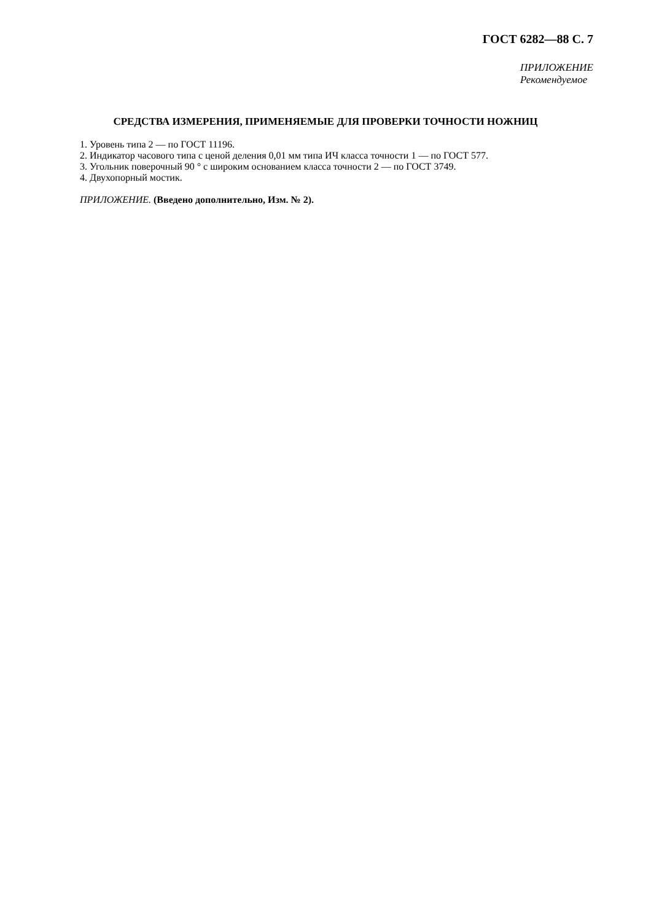ГОСТ 6282—88 С. 7
ПРИЛОЖЕНИЕ
Рекомендуемое
СРЕДСТВА ИЗМЕРЕНИЯ, ПРИМЕНЯЕМЫЕ ДЛЯ ПРОВЕРКИ ТОЧНОСТИ НОЖНИЦ
1. Уровень типа 2 — по ГОСТ 11196.
2. Индикатор часового типа с ценой деления 0,01 мм типа ИЧ класса точности 1 — по ГОСТ 577.
3. Угольник поверочный 90 ° с широким основанием класса точности 2 — по ГОСТ 3749.
4. Двухопорный мостик.
ПРИЛОЖЕНИЕ. (Введено дополнительно, Изм. № 2).